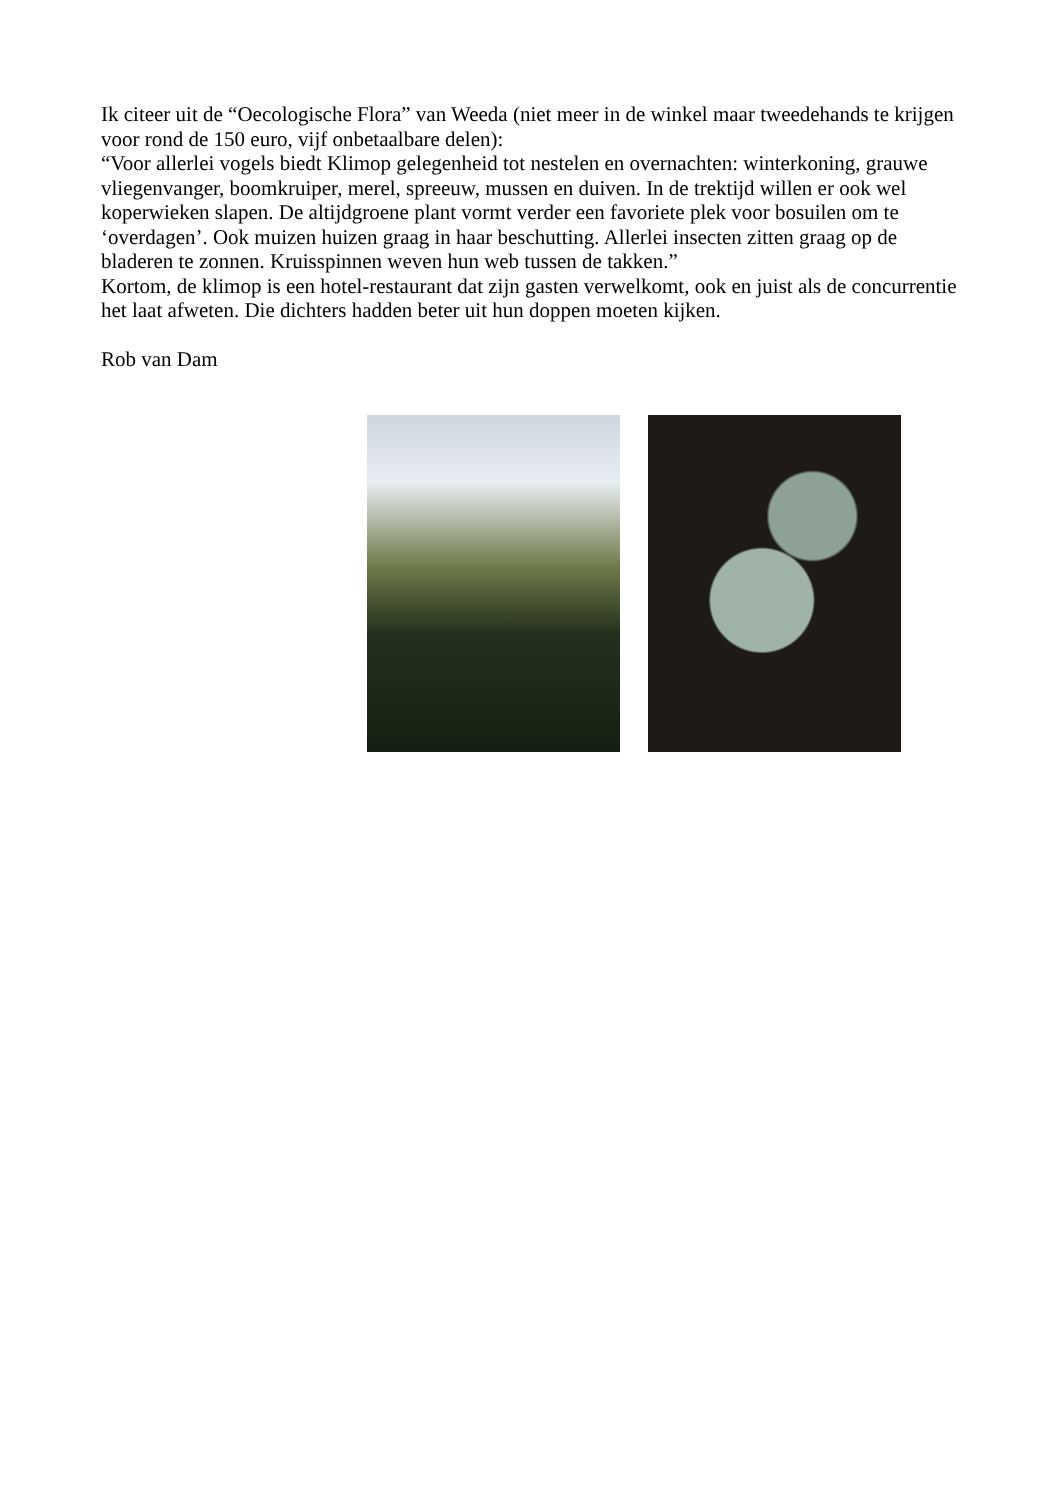Ik citeer uit de “Oecologische Flora” van Weeda (niet meer in de winkel maar tweedehands te krijgen voor rond de 150 euro, vijf onbetaalbare delen):
“Voor allerlei vogels biedt Klimop gelegenheid tot nestelen en overnachten: winterkoning, grauwe vliegenvanger, boomkruiper, merel, spreeuw, mussen en duiven. In de trektijd willen er ook wel koperwieken slapen. De altijdgroene plant vormt verder een favoriete plek voor bosuilen om te ‘overdagen’. Ook muizen huizen graag in haar beschutting. Allerlei insecten zitten graag op de bladeren te zonnen. Kruisspinnen weven hun web tussen de takken.”
Kortom, de klimop is een hotel-restaurant dat zijn gasten verwelkomt, ook en juist als de concurrentie het laat afweten. Die dichters hadden beter uit hun doppen moeten kijken.
Rob van Dam